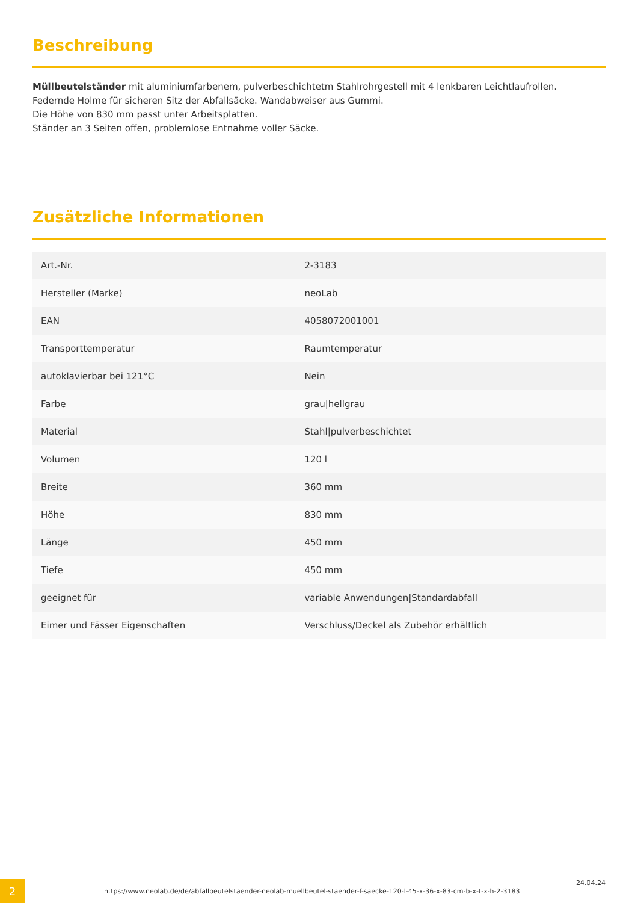Beschreibung
Müllbeutelständer mit aluminiumfarbenem, pulverbeschichtetm Stahlrohrgestell mit 4 lenkbaren Leichtlaufrollen.
Federnde Holme für sicheren Sitz der Abfallsäcke. Wandabweiser aus Gummi.
Die Höhe von 830 mm passt unter Arbeitsplatten.
Ständer an 3 Seiten offen, problemlose Entnahme voller Säcke.
Zusätzliche Informationen
| Art.-Nr. | 2-3183 |
| Hersteller (Marke) | neoLab |
| EAN | 4058072001001 |
| Transporttemperatur | Raumtemperatur |
| autoklavierbar bei 121°C | Nein |
| Farbe | grau/hellgrau |
| Material | Stahl/pulverbeschichtet |
| Volumen | 120 l |
| Breite | 360 mm |
| Höhe | 830 mm |
| Länge | 450 mm |
| Tiefe | 450 mm |
| geeignet für | variable Anwendungen/Standardabfall |
| Eimer und Fässer Eigenschaften | Verschluss/Deckel als Zubehör erhältlich |
2
https://www.neolab.de/de/abfallbeutelstaender-neolab-muellbeutel-staender-f-saecke-120-l-45-x-36-x-83-cm-b-x-t-x-h-2-3183
24.04.24